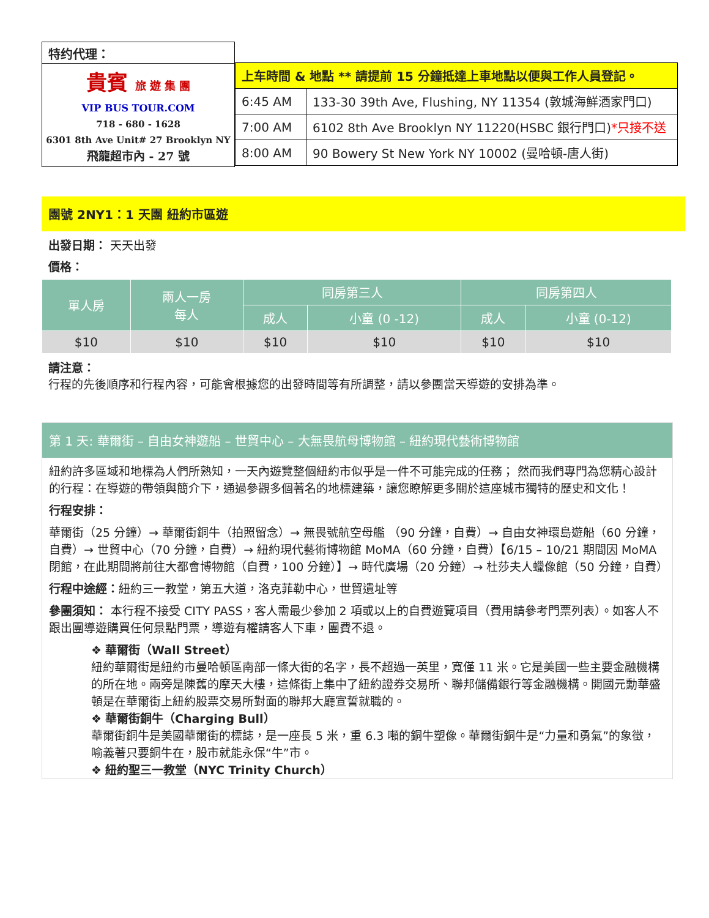特约代理：
貴賓 旅 遊 集 團
VIP BUS TOUR.COM
718 - 680 - 1628
6301 8th Ave Unit# 27 Brooklyn NY
飛龍超市內 - 27 號
| 上车時間 & 地點 ** 請提前 15 分鐘抵達上車地點以便與工作人員登記。 | |
| 6:45 AM | 133-30 39th Ave, Flushing, NY 11354 (敦城海鮮酒家門口) |
| 7:00 AM | 6102 8th Ave Brooklyn NY 11220(HSBC 銀行門口) *只接不送 |
| 8:00 AM | 90 Bowery St New York NY 10002 (曼哈頓-唐人街) |
團號 2NY1：1 天團 紐約市區遊
出發日期： 天天出發
價格：
| 單人房 | 兩人一房 每人 | 同房第三人 | | 同房第四人 | |
| --- | --- | --- | --- | --- | --- |
| | | 成人 | 小童 (0 -12) | 成人 | 小童 (0-12) |
| $10 | $10 | $10 | $10 | $10 | $10 |
請注意：
行程的先後順序和行程內容，可能會根據您的出發時間等有所調整，請以參團當天導遊的安排為準。
第 1 天: 華爾街 – 自由女神遊船 – 世貿中心 – 大無畏航母博物館 – 紐約現代藝術博物館
紐約許多區域和地標為人們所熟知，一天內遊覽整個紐約市似乎是一件不可能完成的任務； 然而我們專門為您精心設計的行程：在導遊的帶領與簡介下，通過參觀多個著名的地標建築，讓您瞭解更多關於這座城市獨特的歷史和文化！
行程安排：
華爾街（25 分鐘）→ 華爾街銅牛（拍照留念）→ 無畏號航空母艦 （90 分鐘，自費）→ 自由女神環島遊船（60 分鐘，自費）→ 世貿中心（70 分鐘，自費）→ 紐約現代藝術博物館 MoMA（60 分鐘，自費）【6/15 – 10/21 期間因 MoMA 閉館，在此期間將前往大都會博物館（自費，100 分鐘）】→ 時代廣場（20 分鐘）→ 杜莎夫人蠟像館（50 分鐘，自費）
行程中途經：紐約三一教堂，第五大道，洛克菲勒中心，世貿遺址等
參團須知： 本行程不接受 CITY PASS，客人需最少參加 2 項或以上的自費遊覽項目（費用請參考門票列表）。如客人不跟出團導遊購買任何景點門票，導遊有權請客人下車，團費不退。
❖ 華爾街（Wall Street）
紐約華爾街是紐約市曼哈頓區南部一條大街的名字，長不超過一英里，寬僅 11 米。它是美國一些主要金融機構的所在地。兩旁是陳舊的摩天大樓，這條街上集中了紐約證券交易所、聯邦儲備銀行等金融機構。開國元勳華盛頓是在華爾街上紐約股票交易所對面的聯邦大廳宣誓就職的。
❖ 華爾街銅牛（Charging Bull）
華爾街銅牛是美國華爾街的標誌，是一座長 5 米，重 6.3 噸的銅牛塑像。華爾街銅牛是“力量和勇氣”的象徵，喻義著只要銅牛在，股市就能永保“牛”市。
❖ 紐約聖三一教堂（NYC Trinity Church）